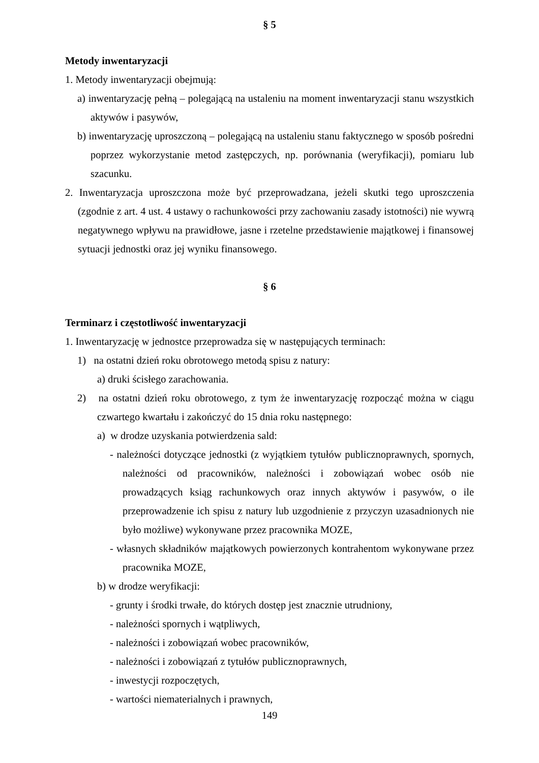§ 5
Metody inwentaryzacji
1. Metody inwentaryzacji obejmują:
a) inwentaryzację pełną – polegającą na ustaleniu na moment inwentaryzacji stanu wszystkich aktywów i pasywów,
b) inwentaryzację uproszczoną – polegającą na ustaleniu stanu faktycznego w sposób pośredni poprzez wykorzystanie metod zastępczych, np. porównania (weryfikacji), pomiaru lub szacunku.
2. Inwentaryzacja uproszczona może być przeprowadzana, jeżeli skutki tego uproszczenia (zgodnie z art. 4 ust. 4 ustawy o rachunkowości przy zachowaniu zasady istotności) nie wywrą negatywnego wpływu na prawidłowe, jasne i rzetelne przedstawienie majątkowej i finansowej sytuacji jednostki oraz jej wyniku finansowego.
§ 6
Terminarz i częstotliwość inwentaryzacji
1. Inwentaryzację w jednostce przeprowadza się w następujących terminach:
1) na ostatni dzień roku obrotowego metodą spisu z natury:
a) druki ścisłego zarachowania.
2) na ostatni dzień roku obrotowego, z tym że inwentaryzację rozpocząć można w ciągu czwartego kwartału i zakończyć do 15 dnia roku następnego:
a) w drodze uzyskania potwierdzenia sald:
- należności dotyczące jednostki (z wyjątkiem tytułów publicznoprawnych, spornych, należności od pracowników, należności i zobowiązań wobec osób nie prowadzących ksiąg rachunkowych oraz innych aktywów i pasywów, o ile przeprowadzenie ich spisu z natury lub uzgodnienie z przyczyn uzasadnionych nie było możliwe) wykonywane przez pracownika MOZE,
- własnych składników majątkowych powierzonych kontrahentom wykonywane przez pracownika MOZE,
b) w drodze weryfikacji:
- grunty i środki trwałe, do których dostęp jest znacznie utrudniony,
- należności spornych i wątpliwych,
- należności i zobowiązań wobec pracowników,
- należności i zobowiązań z tytułów publicznoprawnych,
- inwestycji rozpoczętych,
- wartości niematerialnych i prawnych,
149